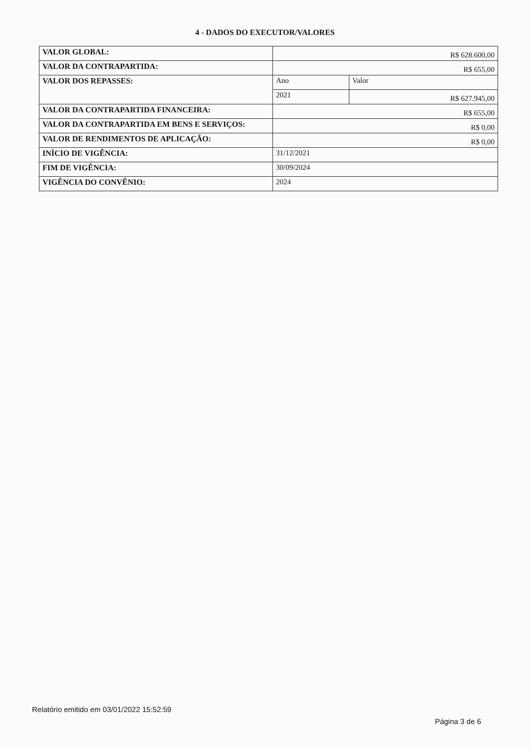4 - DADOS DO EXECUTOR/VALORES
| VALOR GLOBAL: | R$ 628.600,00 | |
| VALOR DA CONTRAPARTIDA: | R$ 655,00 | |
| VALOR DOS REPASSES: | Ano | Valor |
| | 2021 | R$ 627.945,00 |
| VALOR DA CONTRAPARTIDA FINANCEIRA: | R$ 655,00 | |
| VALOR DA CONTRAPARTIDA EM BENS E SERVIÇOS: | R$ 0,00 | |
| VALOR DE RENDIMENTOS DE APLICAÇÃO: | R$ 0,00 | |
| INÍCIO DE VIGÊNCIA: | 31/12/2021 | |
| FIM DE VIGÊNCIA: | 30/09/2024 | |
| VIGÊNCIA DO CONVÊNIO: | 2024 | |
Relatório emitido em 03/01/2022 15:52:59 Página 3 de 6